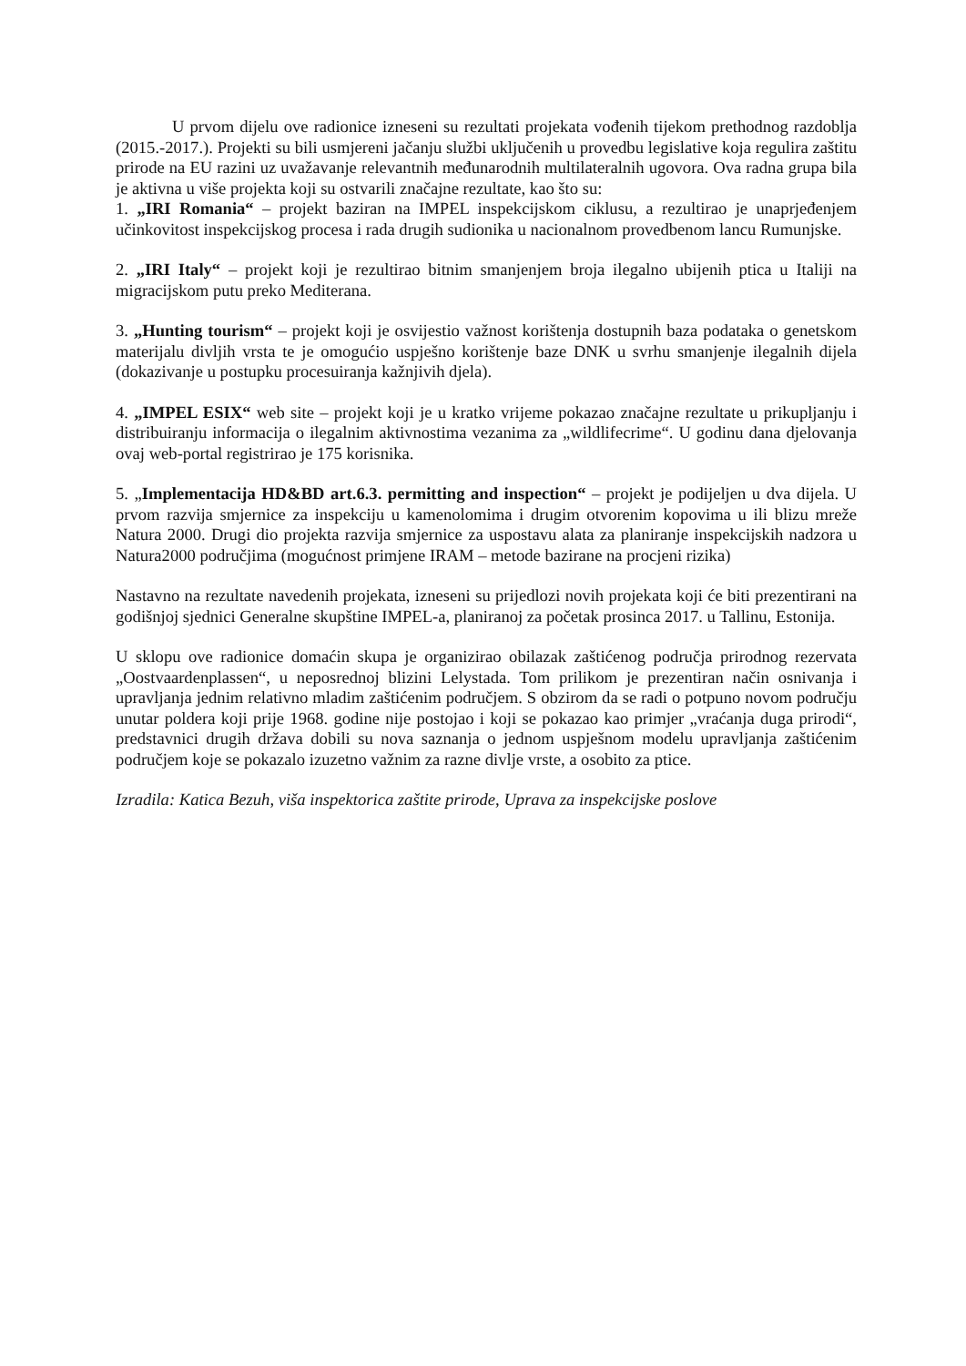U prvom dijelu ove radionice izneseni su rezultati projekata vođenih tijekom prethodnog razdoblja (2015.-2017.). Projekti su bili usmjereni jačanju službi uključenih u provedbu legislative koja regulira zaštitu prirode na EU razini uz uvažavanje relevantnih međunarodnih multilateralnih ugovora. Ova radna grupa bila je aktivna u više projekta koji su ostvarili značajne rezultate, kao što su:
1. „IRI Romania“ – projekt baziran na IMPEL inspekcijskom ciklusu, a rezultirao je unaprjeđenjem učinkovitost inspekcijskog procesa i rada drugih sudionika u nacionalnom provedbenom lancu Rumunjske.
2. „IRI Italy“ – projekt koji je rezultirao bitnim smanjenjem broja ilegalno ubijenih ptica u Italiji na migracijskom putu preko Mediterana.
3. „Hunting tourism“ – projekt koji je osvijestio važnost korištenja dostupnih baza podataka o genetskom materijalu divljih vrsta te je omogućio uspješno korištenje baze DNK u svrhu smanjenje ilegalnih dijela (dokazivanje u postupku procesuiranja kažnjivih djela).
4. „IMPEL ESIX“ web site – projekt koji je u kratko vrijeme pokazao značajne rezultate u prikupljanju i distribuiranju informacija o ilegalnim aktivnostima vezanima za „wildlifecrime“. U godinu dana djelovanja ovaj web-portal registrirao je 175 korisnika.
5. „Implementacija HD&BD art.6.3. permitting and inspection“ – projekt je podijeljen u dva dijela. U prvom razvija smjernice za inspekciju u kamenolomima i drugim otvorenim kopovima u ili blizu mreže Natura 2000. Drugi dio projekta razvija smjernice za uspostavu alata za planiranje inspekcijskih nadzora u Natura2000 područjima (mogućnost primjene IRAM – metode bazirane na procjeni rizika)
Nastavno na rezultate navedenih projekata, izneseni su prijedlozi novih projekata koji će biti prezentirani na godišnjoj sjednici Generalne skupštine IMPEL-a, planiranoj za početak prosinca 2017. u Tallinu, Estonija.
U sklopu ove radionice domaćin skupa je organizirao obilazak zaštićenog područja prirodnog rezervata „Oostvaardenplassen“, u neposrednoj blizini Lelystada. Tom prilikom je prezentiran način osnivanja i upravljanja jednim relativno mladim zaštićenim područjem. S obzirom da se radi o potpuno novom području unutar poldera koji prije 1968. godine nije postojao i koji se pokazao kao primjer „vraćanja duga prirodi“, predstavnici drugih država dobili su nova saznanja o jednom uspješnom modelu upravljanja zaštićenim područjem koje se pokazalo izuzetno važnim za razne divlje vrste, a osobito za ptice.
Izradila: Katica Bezuh, viša inspektorica zaštite prirode, Uprava za inspekcijske poslove